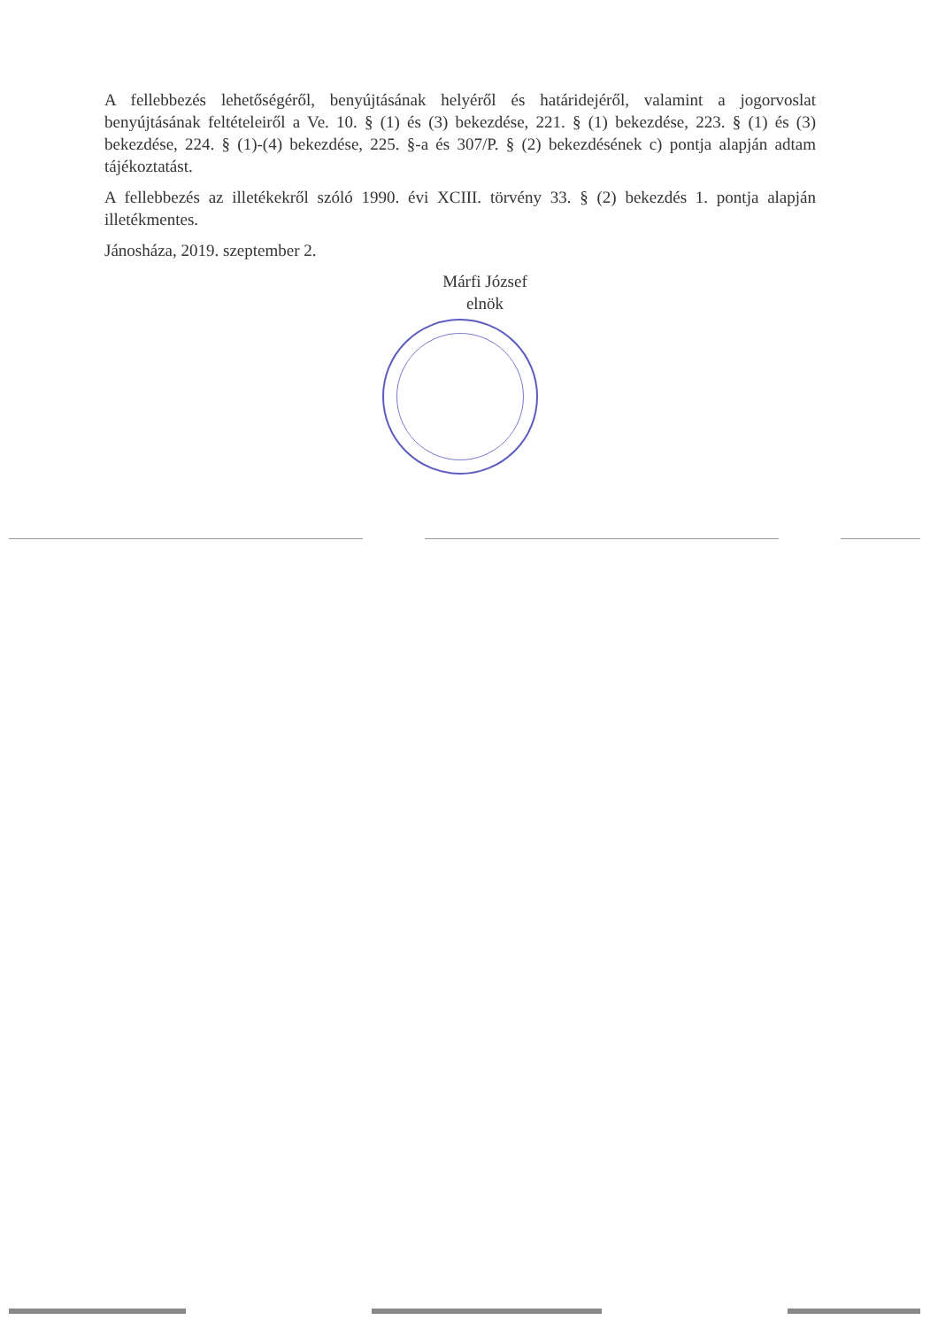A fellebbezés lehetőségéről, benyújtásának helyéről és határidejéről, valamint a jogorvoslat benyújtásának feltételeiről a Ve. 10. § (1) és (3) bekezdése, 221. § (1) bekezdése, 223. § (1) és (3) bekezdése, 224. § (1)-(4) bekezdése, 225. §-a és 307/P. § (2) bekezdésének c) pontja alapján adtam tájékoztatást.
A fellebbezés az illetékekről szóló 1990. évi XCIII. törvény 33. § (2) bekezdés 1. pontja alapján illetékmentes.
Jánosháza, 2019. szeptember 2.
Márfi József
elnök